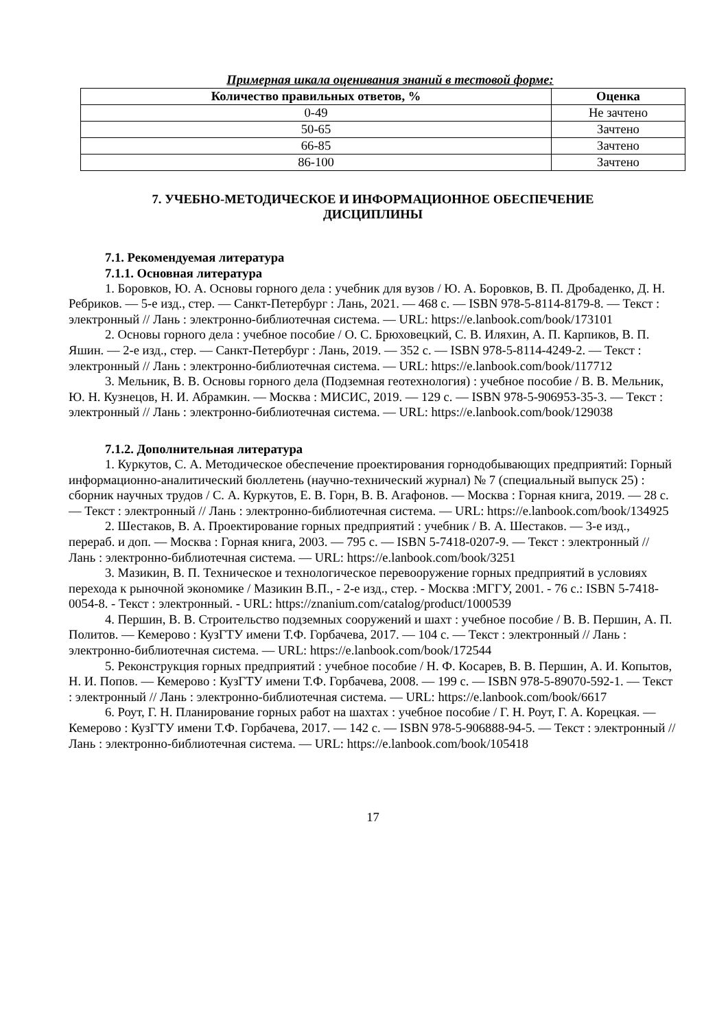Примерная шкала оценивания знаний в тестовой форме:
| Количество правильных ответов, % | Оценка |
| --- | --- |
| 0-49 | Не зачтено |
| 50-65 | Зачтено |
| 66-85 | Зачтено |
| 86-100 | Зачтено |
7. УЧЕБНО-МЕТОДИЧЕСКОЕ И ИНФОРМАЦИОННОЕ ОБЕСПЕЧЕНИЕ
ДИСЦИПЛИНЫ
7.1. Рекомендуемая литература
7.1.1. Основная литература
1. Боровков, Ю. А. Основы горного дела : учебник для вузов / Ю. А. Боровков, В. П. Дробаденко, Д. Н. Ребриков. — 5-е изд., стер. — Санкт-Петербург : Лань, 2021. — 468 с. — ISBN 978-5-8114-8179-8. — Текст : электронный // Лань : электронно-библиотечная система. — URL: https://e.lanbook.com/book/173101
2. Основы горного дела : учебное пособие / О. С. Брюховецкий, С. В. Иляхин, А. П. Карпиков, В. П. Яшин. — 2-е изд., стер. — Санкт-Петербург : Лань, 2019. — 352 с. — ISBN 978-5-8114-4249-2. — Текст : электронный // Лань : электронно-библиотечная система. — URL: https://e.lanbook.com/book/117712
3. Мельник, В. В. Основы горного дела (Подземная геотехнология) : учебное пособие / В. В. Мельник, Ю. Н. Кузнецов, Н. И. Абрамкин. — Москва : МИСИС, 2019. — 129 с. — ISBN 978-5-906953-35-3. — Текст : электронный // Лань : электронно-библиотечная система. — URL: https://e.lanbook.com/book/129038
7.1.2. Дополнительная литература
1. Куркутов, С. А. Методическое обеспечение проектирования горнодобывающих предприятий: Горный информационно-аналитический бюллетень (научно-технический журнал) № 7 (специальный выпуск 25) : сборник научных трудов / С. А. Куркутов, Е. В. Горн, В. В. Агафонов. — Москва : Горная книга, 2019. — 28 с. — Текст : электронный // Лань : электронно-библиотечная система. — URL: https://e.lanbook.com/book/134925
2. Шестаков, В. А. Проектирование горных предприятий : учебник / В. А. Шестаков. — 3-е изд., перераб. и доп. — Москва : Горная книга, 2003. — 795 с. — ISBN 5-7418-0207-9. — Текст : электронный // Лань : электронно-библиотечная система. — URL: https://e.lanbook.com/book/3251
3. Мазикин, В. П. Техническое и технологическое перевооружение горных предприятий в условиях перехода к рыночной экономике / Мазикин В.П., - 2-е изд., стер. - Москва :МГГУ, 2001. - 76 с.: ISBN 5-7418-0054-8. - Текст : электронный. - URL: https://znanium.com/catalog/product/1000539
4. Першин, В. В. Строительство подземных сооружений и шахт : учебное пособие / В. В. Першин, А. П. Политов. — Кемерово : КузГТУ имени Т.Ф. Горбачева, 2017. — 104 с. — Текст : электронный // Лань : электронно-библиотечная система. — URL: https://e.lanbook.com/book/172544
5. Реконструкция горных предприятий : учебное пособие / Н. Ф. Косарев, В. В. Першин, А. И. Копытов, Н. И. Попов. — Кемерово : КузГТУ имени Т.Ф. Горбачева, 2008. — 199 с. — ISBN 978-5-89070-592-1. — Текст : электронный // Лань : электронно-библиотечная система. — URL: https://e.lanbook.com/book/6617
6. Роут, Г. Н. Планирование горных работ на шахтах : учебное пособие / Г. Н. Роут, Г. А. Корецкая. — Кемерово : КузГТУ имени Т.Ф. Горбачева, 2017. — 142 с. — ISBN 978-5-906888-94-5. — Текст : электронный // Лань : электронно-библиотечная система. — URL: https://e.lanbook.com/book/105418
17